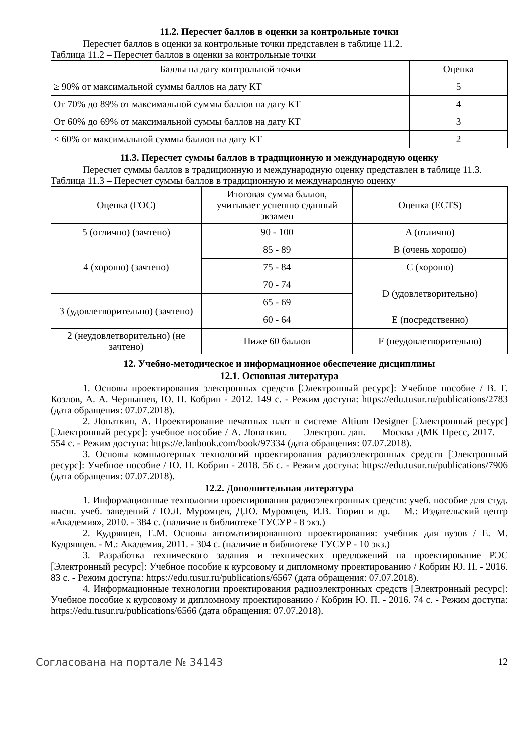11.2. Пересчет баллов в оценки за контрольные точки
Пересчет баллов в оценки за контрольные точки представлен в таблице 11.2.
Таблица 11.2 – Пересчет баллов в оценки за контрольные точки
| Баллы на дату контрольной точки | Оценка |
| ≥ 90% от максимальной суммы баллов на дату КТ | 5 |
| От 70% до 89% от максимальной суммы баллов на дату КТ | 4 |
| От 60% до 69% от максимальной суммы баллов на дату КТ | 3 |
| < 60% от максимальной суммы баллов на дату КТ | 2 |
11.3. Пересчет суммы баллов в традиционную и международную оценку
Пересчет суммы баллов в традиционную и международную оценку представлен в таблице 11.3.
Таблица 11.3 – Пересчет суммы баллов в традиционную и международную оценку
| Оценка (ГОС) | Итоговая сумма баллов, учитывает успешно сданный экзамен | Оценка (ECTS) |
| 5 (отлично) (зачтено) | 90 - 100 | A (отлично) |
| 4 (хорошо) (зачтено) | 85 - 89 | B (очень хорошо) |
| | 75 - 84 | C (хорошо) |
| | 70 - 74 | D (удовлетворительно) |
| 3 (удовлетворительно) (зачтено) | 65 - 69 | |
| | 60 - 64 | E (посредственно) |
| 2 (неудовлетворительно) (не зачтено) | Ниже 60 баллов | F (неудовлетворительно) |
12. Учебно-методическое и информационное обеспечение дисциплины
12.1. Основная литература
1. Основы проектирования электронных средств [Электронный ресурс]: Учебное пособие / В. Г. Козлов, А. А. Чернышев, Ю. П. Кобрин - 2012. 149 с. - Режим доступа: https://edu.tusur.ru/publications/2783 (дата обращения: 07.07.2018).
2. Лопаткин, А. Проектирование печатных плат в системе Altium Designer [Электронный ресурс] [Электронный ресурс]: учебное пособие / А. Лопаткин. — Электрон. дан. — Москва ДМК Пресс, 2017. — 554 с. - Режим доступа: https://e.lanbook.com/book/97334 (дата обращения: 07.07.2018).
3. Основы компьютерных технологий проектирования радиоэлектронных средств [Электронный ресурс]: Учебное пособие / Ю. П. Кобрин - 2018. 56 с. - Режим доступа: https://edu.tusur.ru/publications/7906 (дата обращения: 07.07.2018).
12.2. Дополнительная литература
1. Информационные технологии проектирования радиоэлектронных средств: учеб. пособие для студ. высш. учеб. заведений / Ю.Л. Муромцев, Д.Ю. Муромцев, И.В. Тюрин и др. – М.: Издательский центр «Академия», 2010. - 384 с. (наличие в библиотеке ТУСУР - 8 экз.)
2. Кудрявцев, Е.М. Основы автоматизированного проектирования: учебник для вузов / Е. М. Кудрявцев. - М.: Академия, 2011. - 304 с. (наличие в библиотеке ТУСУР - 10 экз.)
3. Разработка технического задания и технических предложений на проектирование РЭС [Электронный ресурс]: Учебное пособие к курсовому и дипломному проектированию / Кобрин Ю. П. - 2016. 83 с. - Режим доступа: https://edu.tusur.ru/publications/6567 (дата обращения: 07.07.2018).
4. Информационные технологии проектирования радиоэлектронных средств [Электронный ресурс]: Учебное пособие к курсовому и дипломному проектированию / Кобрин Ю. П. - 2016. 74 с. - Режим доступа: https://edu.tusur.ru/publications/6566 (дата обращения: 07.07.2018).
Согласована на портале № 34143 12